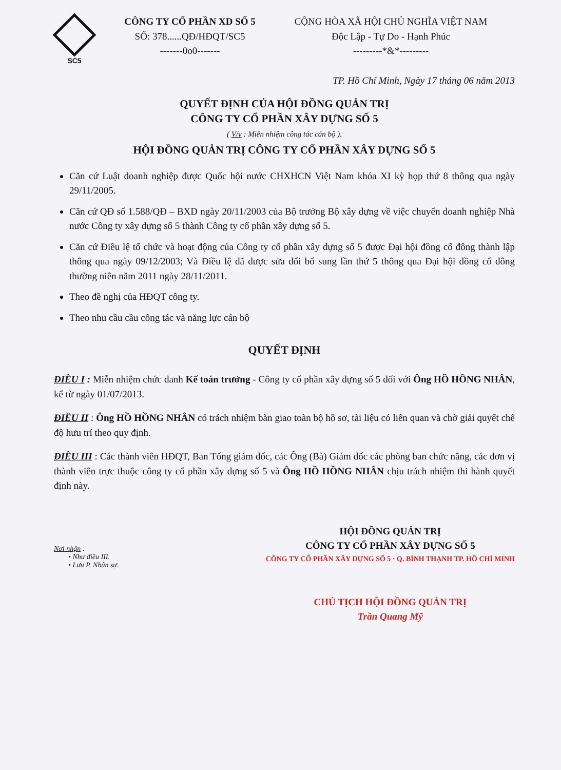SC5
CÔNG TY CỔ PHẦN XD SỐ 5
SỐ: 378......QĐ/HĐQT/SC5
-------0o0-------
CỘNG HÒA XÃ HỘI CHỦ NGHĨA VIỆT NAM
Độc Lập - Tự Do - Hạnh Phúc
---------*&*---------
TP. Hồ Chí Minh, Ngày 17 tháng 06 năm 2013
QUYẾT ĐỊNH CỦA HỘI ĐỒNG QUẢN TRỊ
CÔNG TY CỔ PHẦN XÂY DỰNG SỐ 5
( V/v : Miễn nhiệm công tác cán bộ ).
HỘI ĐỒNG QUẢN TRỊ CÔNG TY CỔ PHẦN XÂY DỰNG SỐ 5
Căn cứ Luật doanh nghiệp được Quốc hội nước CHXHCN Việt Nam khóa XI kỳ họp thứ 8 thông qua ngày 29/11/2005.
Căn cứ QĐ số 1.588/QĐ – BXD ngày 20/11/2003 của Bộ trưởng Bộ xây dựng về việc chuyển doanh nghiệp Nhà nước Công ty xây dựng số 5 thành Công ty cổ phần xây dựng số 5.
Căn cứ Điều lệ tổ chức và hoạt động của Công ty cổ phần xây dựng số 5 được Đại hội đồng cổ đông thành lập thông qua ngày 09/12/2003; Và Điều lệ đã được sửa đổi bổ sung lần thứ 5 thông qua Đại hội đồng cổ đông thường niên năm 2011 ngày 28/11/2011.
Theo đề nghị của HĐQT công ty.
Theo nhu cầu cầu công tác và năng lực cán bộ
QUYẾT ĐỊNH
ĐIỀU I : Miễn nhiệm chức danh Kế toán trưởng - Công ty cổ phần xây dựng số 5 đối với Ông HỒ HỒNG NHÂN, kể từ ngày 01/07/2013.
ĐIỀU II : Ông HỒ HỒNG NHÂN có trách nhiệm bàn giao toàn bộ hồ sơ, tài liệu có liên quan và chờ giải quyết chế độ hưu trí theo quy định.
ĐIỀU III : Các thành viên HĐQT, Ban Tổng giám đốc, các Ông (Bà) Giám đốc các phòng ban chức năng, các đơn vị thành viên trực thuộc công ty cổ phần xây dựng số 5 và Ông HỒ HỒNG NHÂN chịu trách nhiệm thi hành quyết định này.
Nơi nhận :
• Như điều III.
• Lưu P. Nhân sự.
HỘI ĐỒNG QUẢN TRỊ
CÔNG TY CỔ PHẦN XÂY DỰNG SỐ 5
CÔNG TY CỔ PHẦN XÂY DỰNG SỐ 5 · Q. BÌNH THẠNH TP. HỒ CHÍ MINH
CHỦ TỊCH HỘI ĐỒNG QUẢN TRỊ
Trần Quang Mỹ